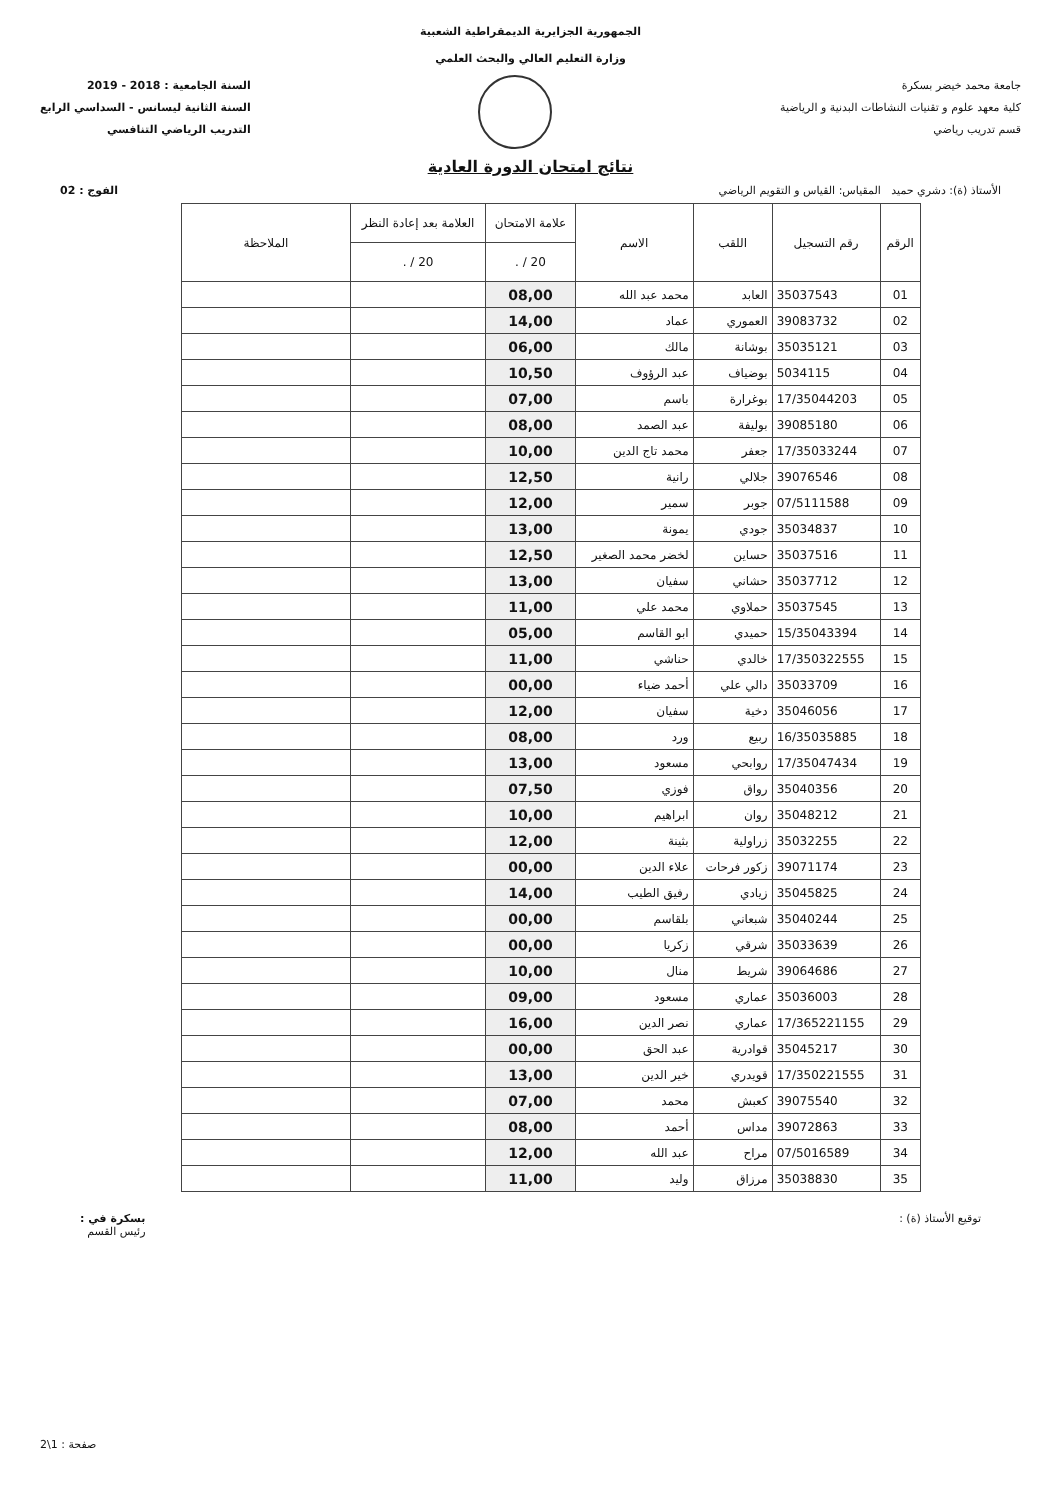الجمهورية الجزايرية الديمقراطية الشعبية
وزارة التعليم العالي والبحث العلمي
جامعة محمد خيضر بسكرة
كلية معهد علوم و تقنيات النشاطات البدنية و الرياضية
قسم تدريب رياضي
السنة الجامعية : 2018 - 2019
السنة الثانية ليسانس - السداسي الرابع
التدريب الرياضي التنافسي
نتائج امتحان الدورة العادية
الأستاذ (ة): دشري حميد المقياس: القياس و التقويم الرياضي الفوج : 02
| الرقم | رقم التسجيل | اللقب | الاسم | علامة الامتحان | العلامة بعد إعادة النظر | الملاحظة |
| --- | --- | --- | --- | --- | --- | --- |
| | | | | 20 / . | 20 / . | |
| 01 | 35037543 | العابد | محمد عبد الله | 08,00 | | |
| 02 | 39083732 | العموري | عماد | 14,00 | | |
| 03 | 35035121 | بوشانة | مالك | 06,00 | | |
| 04 | 5034115 | بوضياف | عبد الرؤوف | 10,50 | | |
| 05 | 17/35044203 | بوغرارة | باسم | 07,00 | | |
| 06 | 39085180 | بوليفة | عبد الصمد | 08,00 | | |
| 07 | 17/35033244 | جعفر | محمد تاج الدين | 10,00 | | |
| 08 | 39076546 | جلالي | رانية | 12,50 | | |
| 09 | 07/5111588 | جوبر | سمير | 12,00 | | |
| 10 | 35034837 | جودي | يمونة | 13,00 | | |
| 11 | 35037516 | حساين | لخضر محمد الصغير | 12,50 | | |
| 12 | 35037712 | حشاني | سفيان | 13,00 | | |
| 13 | 35037545 | حملاوي | محمد علي | 11,00 | | |
| 14 | 15/35043394 | حميدي | ابو القاسم | 05,00 | | |
| 15 | 17/350322555 | خالدي | حناشي | 11,00 | | |
| 16 | 35033709 | دالي علي | أحمد ضياء | 00,00 | | |
| 17 | 35046056 | دخية | سفيان | 12,00 | | |
| 18 | 16/35035885 | ربيع | ورد | 08,00 | | |
| 19 | 17/35047434 | روابحي | مسعود | 13,00 | | |
| 20 | 35040356 | رواق | فوزي | 07,50 | | |
| 21 | 35048212 | روان | ابراهيم | 10,00 | | |
| 22 | 35032255 | زراولية | بثينة | 12,00 | | |
| 23 | 39071174 | زكور فرحات | علاء الدين | 00,00 | | |
| 24 | 35045825 | زيادي | رفيق الطيب | 14,00 | | |
| 25 | 35040244 | شبعاني | بلقاسم | 00,00 | | |
| 26 | 35033639 | شرقي | زكريا | 00,00 | | |
| 27 | 39064686 | شريط | منال | 10,00 | | |
| 28 | 35036003 | عماري | مسعود | 09,00 | | |
| 29 | 17/365221155 | عماري | نصر الدين | 16,00 | | |
| 30 | 35045217 | قوادرية | عبد الحق | 00,00 | | |
| 31 | 17/350221555 | قويدري | خير الدين | 13,00 | | |
| 32 | 39075540 | كعبش | محمد | 07,00 | | |
| 33 | 39072863 | مداس | أحمد | 08,00 | | |
| 34 | 07/5016589 | مراح | عبد الله | 12,00 | | |
| 35 | 35038830 | مرزاق | وليد | 11,00 | | |
توقيع الأستاذ (ة) : بسكرة في :
رئيس القسم
صفحة : 1\2